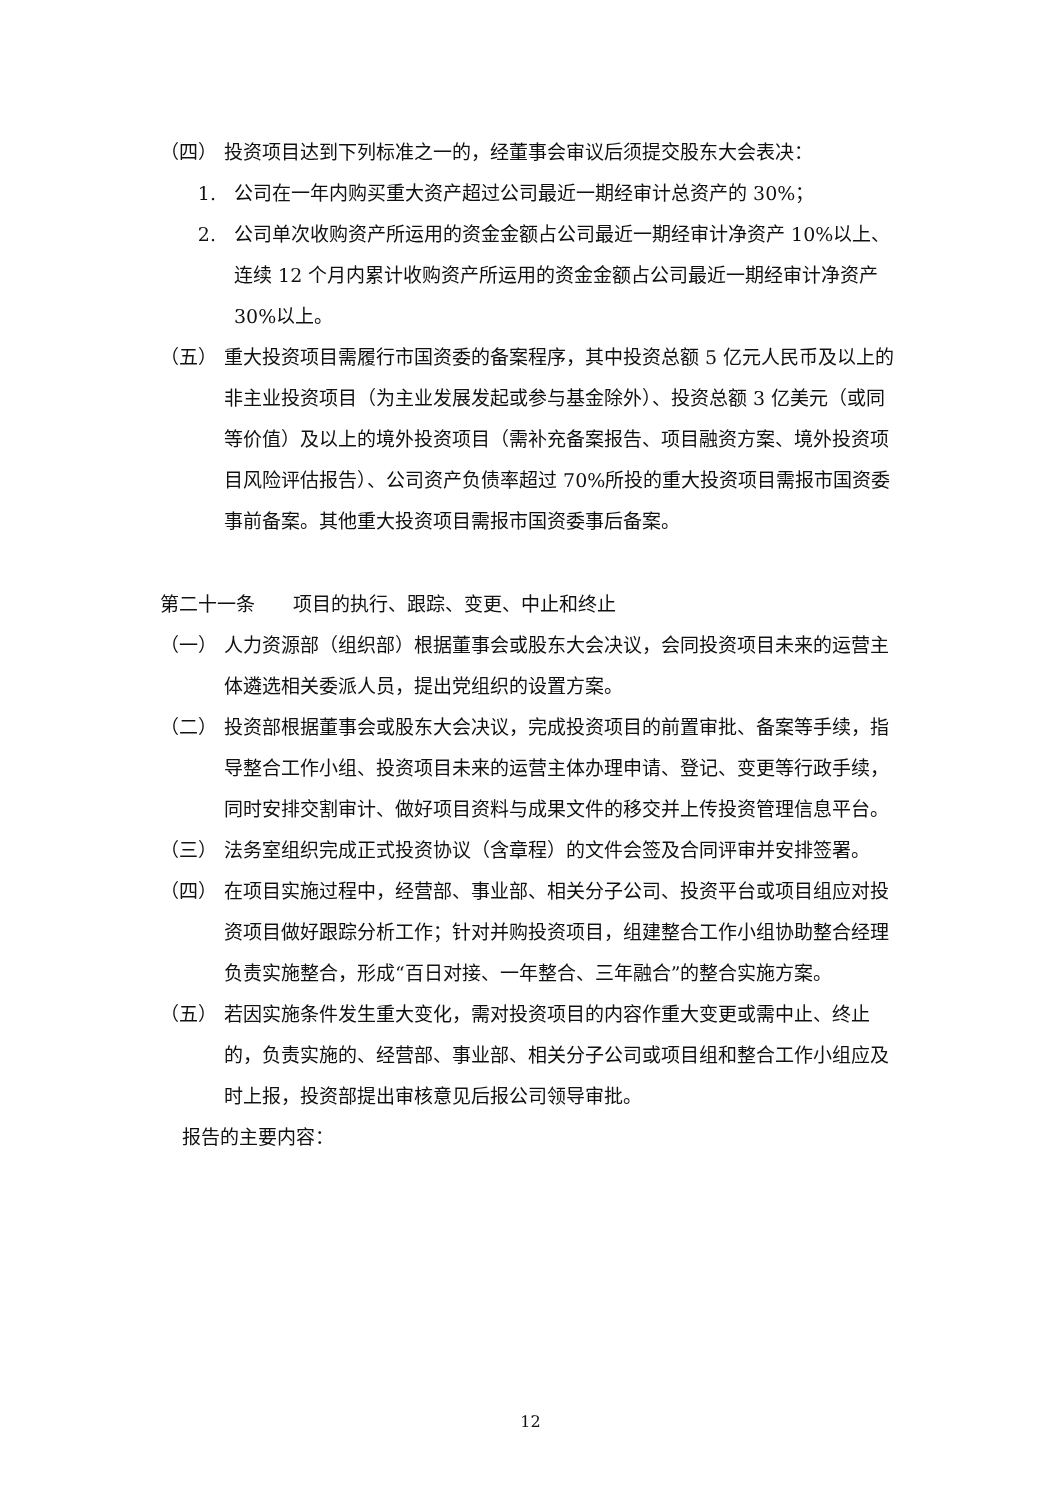（四） 投资项目达到下列标准之一的，经董事会审议后须提交股东大会表决：
1. 公司在一年内购买重大资产超过公司最近一期经审计总资产的 30%；
2. 公司单次收购资产所运用的资金金额占公司最近一期经审计净资产 10%以上、连续 12 个月内累计收购资产所运用的资金金额占公司最近一期经审计净资产 30%以上。
（五） 重大投资项目需履行市国资委的备案程序，其中投资总额 5 亿元人民币及以上的非主业投资项目（为主业发展发起或参与基金除外）、投资总额 3 亿美元（或同等价值）及以上的境外投资项目（需补充备案报告、项目融资方案、境外投资项目风险评估报告）、公司资产负债率超过 70%所投的重大投资项目需报市国资委事前备案。其他重大投资项目需报市国资委事后备案。
第二十一条　　项目的执行、跟踪、变更、中止和终止
（一） 人力资源部（组织部）根据董事会或股东大会决议，会同投资项目未来的运营主体遴选相关委派人员，提出党组织的设置方案。
（二） 投资部根据董事会或股东大会决议，完成投资项目的前置审批、备案等手续，指导整合工作小组、投资项目未来的运营主体办理申请、登记、变更等行政手续，同时安排交割审计、做好项目资料与成果文件的移交并上传投资管理信息平台。
（三） 法务室组织完成正式投资协议（含章程）的文件会签及合同评审并安排签署。
（四） 在项目实施过程中，经营部、事业部、相关分子公司、投资平台或项目组应对投资项目做好跟踪分析工作；针对并购投资项目，组建整合工作小组协助整合经理负责实施整合，形成“百日对接、一年整合、三年融合”的整合实施方案。
（五） 若因实施条件发生重大变化，需对投资项目的内容作重大变更或需中止、终止的，负责实施的、经营部、事业部、相关分子公司或项目组和整合工作小组应及时上报，投资部提出审核意见后报公司领导审批。
报告的主要内容：
12